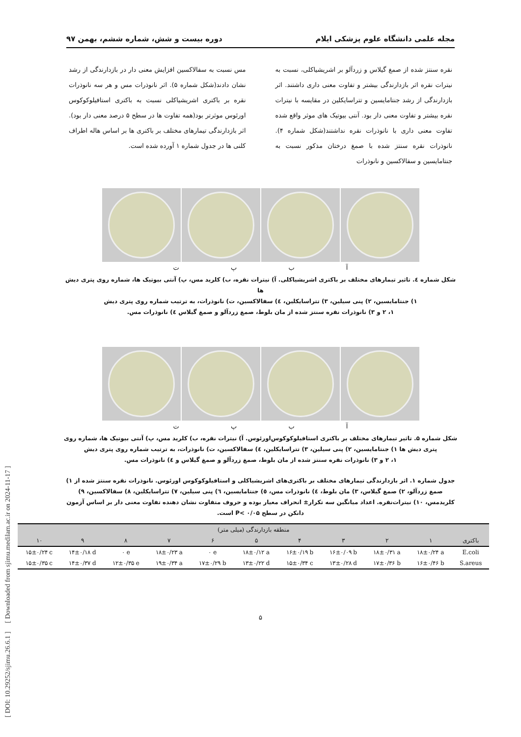مجله علمی دانشگاه علوم پزشکی ایلام دوره بیست و شش، شماره ششم، بهمن ۹۷
نقره سنتز شده از صمغ گیلاس و زردآلو بر اشریشیاکلی، نسبت به نیترات نقره اثر بازدارندگی بیشتر و تفاوت معنی داری داشتند. اثر بازدارندگی از رشد جنتامایسین و تتراسایکلین در مقایسه با نیترات نقره بیشتر و تفاوت معنی دار بود. آنتی بیوتیک های موثر واقع شده تفاوت معنی داری با نانوذرات نقره نداشتند(شکل شماره ۴). نانوذرات نقره سنتز شده با صمغ درختان مذکور نسبت به جنتامایسین و سفالاکسین و نانوذرات
مس نسبت به سفالاکسین افزایش معنی دار در بازدارندگی از رشد نشان دادند(شکل شماره ۵). اثر نانوذرات مس و هر سه نانوذرات نقره بر باکتری اشریشیاکلی نسبت به باکتری استافیلوکوکوس اورئوس موثرتر بود(همه تفاوت ها در سطح ۵ درصد معنی دار بود). اثر بازدارندگی تیمارهای مختلف بر باکتری ها بر اساس هاله اطراف کلنی ها در جدول شماره ۱ آورده شده است.
آبپت
شکل شماره ٤. تاثیر تیمارهای مختلف بر باکتری اشریشیاکلی. آ) نیترات نقره، ب) کلرید مس، پ) آنتی بیوتیک ها، شماره روی پتری دیش ها
۱) جنتامایسین، ۲) پنی سیلین، ۳) تتراسایکلین، ٤) سفالاکسین، ت) نانوذرات، به ترتیب شماره روی پتری دیش
۱، ۲ و ۳) نانوذرات نقره سنتز شده از مان بلوط، صمغ زردآلو و صمغ گیلاس ٤) نانوذرات مس.
آبپت
شکل شماره ۵. تاثیر تیمارهای مختلف بر باکتری استافیلوکوکوس‌اورئوس. آ) نیترات نقره، ب) کلرید مس، پ) آنتی بیوتیک ها، شماره روی
پتری دیش ها ۱) جنتامایسین، ۲) پنی سیلین، ۳) تتراسایکلین، ٤) سفالاکسین، ت) نانوذرات، به ترتیب شماره روی پتری دیش
۱، ۲ و ۳) نانوذرات نقره سنتز شده از مان بلوط، صمغ زردآلو و صمغ گیلاس و ٤) نانوذرات مس.
جدول شماره ۱. اثر بازدارندگی تیمارهای مختلف بر باکتری‌های اشریشیاکلی و استافیلوکوکوس اورئوس. نانوذرات نقره سنتز شده از ۱) صمغ زردآلو، ۲) صمغ گیلاس، ۳) مان بلوط، ٤) نانوذرات مس، ٥) جنتامایسین، ٦) پنی سیلین، ۷) تتراسایکلین، ۸) سفالاکسین، ۹) کلریدمس، ۱۰) نیترات‌نقره. اعداد میانگین سه تکرار± انحراف معیار بوده و حروف متفاوت نشان دهنده تفاوت معنی دار بر اساس آزمون دانکن در سطح P< ۰/۰۵ است.
| منطقه بازدارندگی (میلی متر) | | | | | | | | | | |
| --- | --- | --- | --- | --- | --- | --- | --- | --- | --- | --- |
| ۱۰ | ۹ | ۸ | ۷ | ۶ | ۵ | ۴ | ۳ | ۲ | ۱ | باکتری |
| ۱۵±۰/۲۴ c | ۱۴±۰/۱۸ d | ۰ e | ۱۸±۰/۲۳ a | ۰ e | ۱۸±۰/۱۲ a | ۱۶±۰/۱۹ b | ۱۶±۰/۰۹ b | ۱۸±۰/۳۱ a | ۱۸±۰/۲۴ a | E.coli |
| ۱۵±۰/۳۵ c | ۱۴±۰/۳۷ d | ۱۲±۰/۳۵ e | ۱۹±۰/۳۴ a | ۱۷±۰/۲۹ b | ۱۳±۰/۲۲ d | ۱۵±۰/۳۴ c | ۱۳±۰/۲۸ d | ۱۷±۰/۳۶ b | ۱۶±۰/۴۶ b | S.areus |
۵
[ DOI: 10.29252/sjimu.26.6.1 ] [ Downloaded from sjimu.medilam.ac.ir on 2024-11-17 ]